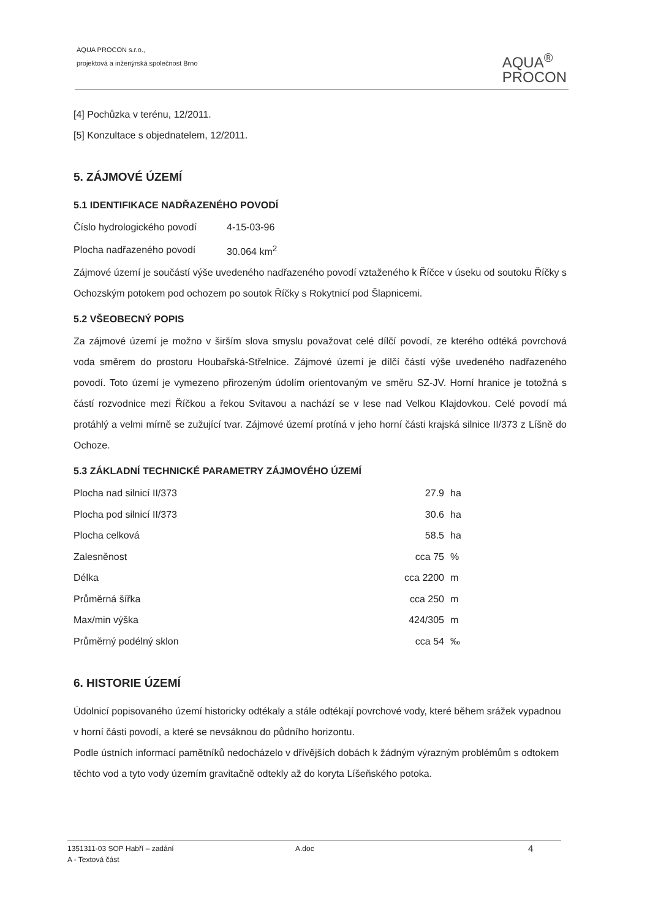AQUA PROCON s.r.o.,
projektová a inženýrská společnost Brno
AQUA<sup>®</sup>
PROCON
[4] Pochůzka v terénu, 12/2011.
[5] Konzultace s objednatelem, 12/2011.
5. ZÁJMOVÉ ÚZEMÍ
5.1 IDENTIFIKACE NADŘAZENÉHO POVODÍ
| Číslo hydrologického povodí | 4-15-03-96 |
| Plocha nadřazeného povodí | 30.064 km<sup>2</sup> |
Zájmové území je součástí výše uvedeného nadřazeného povodí vztaženého k Říčce v úseku od soutoku Říčky s Ochozským potokem pod ochozem po soutok Říčky s Rokytnicí pod Šlapnicemi.
5.2 VŠEOBECNÝ POPIS
Za zájmové území je možno v širším slova smyslu považovat celé dílčí povodí, ze kterého odtéká povrchová voda směrem do prostoru Houbařská-Střelnice. Zájmové území je dílčí částí výše uvedeného nadřazeného povodí. Toto území je vymezeno přirozeným údolím orientovaným ve směru SZ-JV. Horní hranice je totožná s částí rozvodnice mezi Říčkou a řekou Svitavou a nachází se v lese nad Velkou Klajdovkou. Celé povodí má protáhlý a velmi mírně se zužující tvar. Zájmové území protíná v jeho horní části krajská silnice II/373 z Líšně do Ochoze.
5.3 ZÁKLADNÍ TECHNICKÉ PARAMETRY ZÁJMOVÉHO ÚZEMÍ
| Plocha nad silnicí II/373 | 27.9 | ha |
| Plocha pod silnicí II/373 | 30.6 | ha |
| Plocha celková | 58.5 | ha |
| Zalesněnost | cca 75 | % |
| Délka | cca 2200 | m |
| Průměrná šířka | cca 250 | m |
| Max/min výška | 424/305 | m |
| Průměrný podélný sklon | cca 54 | ‰ |
6. HISTORIE ÚZEMÍ
Údolnicí popisovaného území historicky odtékaly a stále odtékají povrchové vody, které během srážek vypadnou v horní části povodí, a které se nevsáknou do půdního horizontu.
Podle ústních informací pamětníků nedocházelo v dřívějších dobách k žádným výrazným problémům s odtokem těchto vod a tyto vody územím gravitačně odtekly až do koryta Líšeňského potoka.
1351311-03 SOP Habří – zadání
A - Textová část
A.doc
4